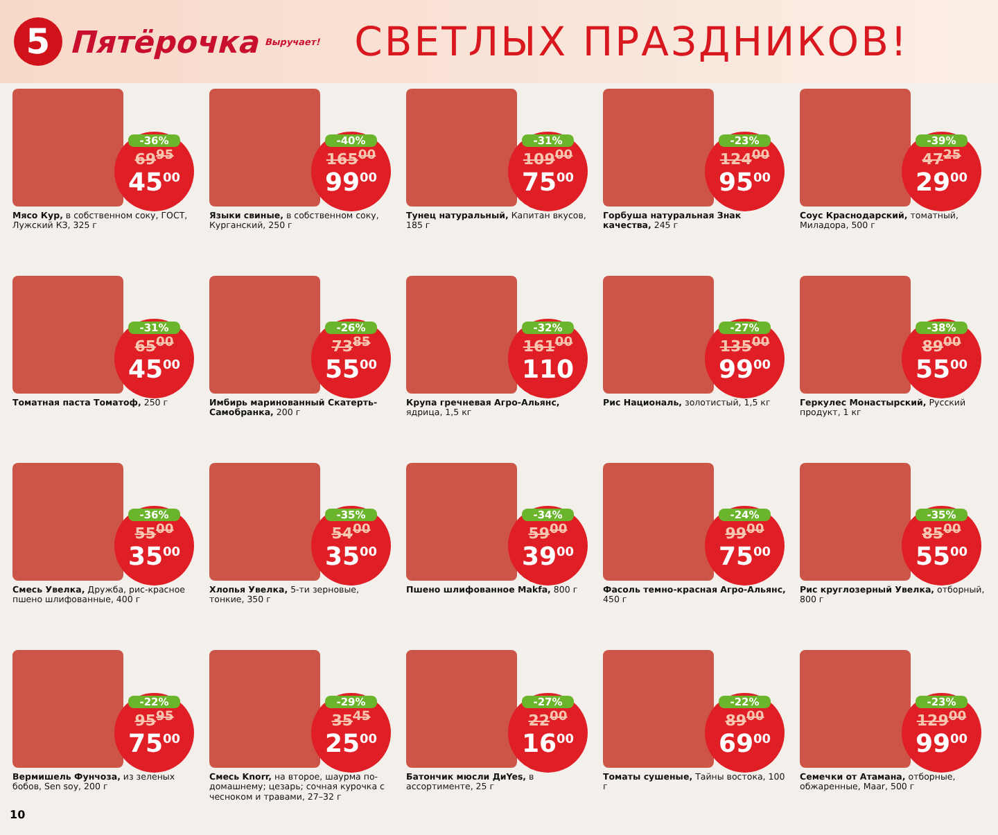5
Пятёрочка Выручает!
СВЕТЛЫХ ПРАЗДНИКОВ!
-36%
69<sup>95</sup>
45<sup>00</sup>
Мясо Кур, в собственном соку, ГОСТ, Лужский КЗ, 325 г
-40%
165<sup>00</sup>
99<sup>00</sup>
Языки свиные, в собственном соку, Курганский, 250 г
-31%
109<sup>00</sup>
75<sup>00</sup>
Тунец натуральный, Капитан вкусов, 185 г
-23%
124<sup>00</sup>
95<sup>00</sup>
Горбуша натуральная Знак качества, 245 г
-39%
47<sup>25</sup>
29<sup>00</sup>
Соус Краснодарский, томатный, Миладора, 500 г
-31%
65<sup>00</sup>
45<sup>00</sup>
Томатная паста Томатоф, 250 г
-26%
73<sup>85</sup>
55<sup>00</sup>
Имбирь маринованный Скатерть-Самобранка, 200 г
-32%
161<sup>00</sup>
110
Крупа гречневая Агро-Альянс, ядрица, 1,5 кг
-27%
135<sup>00</sup>
99<sup>00</sup>
Рис Националь, золотистый, 1,5 кг
-38%
89<sup>00</sup>
55<sup>00</sup>
Геркулес Монастырский, Русский продукт, 1 кг
-36%
55<sup>00</sup>
35<sup>00</sup>
Смесь Увелка, Дружба, рис-красное пшено шлифованные, 400 г
-35%
54<sup>00</sup>
35<sup>00</sup>
Хлопья Увелка, 5-ти зерновые, тонкие, 350 г
-34%
59<sup>00</sup>
39<sup>00</sup>
Пшено шлифованное Makfa, 800 г
-24%
99<sup>00</sup>
75<sup>00</sup>
Фасоль темно-красная Агро-Альянс, 450 г
-35%
85<sup>00</sup>
55<sup>00</sup>
Рис круглозерный Увелка, отборный, 800 г
-22%
95<sup>95</sup>
75<sup>00</sup>
Вермишель Фунчоза, из зеленых бобов, Sen soy, 200 г
-29%
35<sup>45</sup>
25<sup>00</sup>
Смесь Knorr, на второе, шаурма по-домашнему; цезарь; сочная курочка с чесноком и травами, 27–32 г
-27%
22<sup>00</sup>
16<sup>00</sup>
Батончик мюсли ДиYes, в ассортименте, 25 г
-22%
89<sup>00</sup>
69<sup>00</sup>
Томаты сушеные, Тайны востока, 100 г
-23%
129<sup>00</sup>
99<sup>00</sup>
Семечки от Атамана, отборные, обжаренные, Maar, 500 г
10